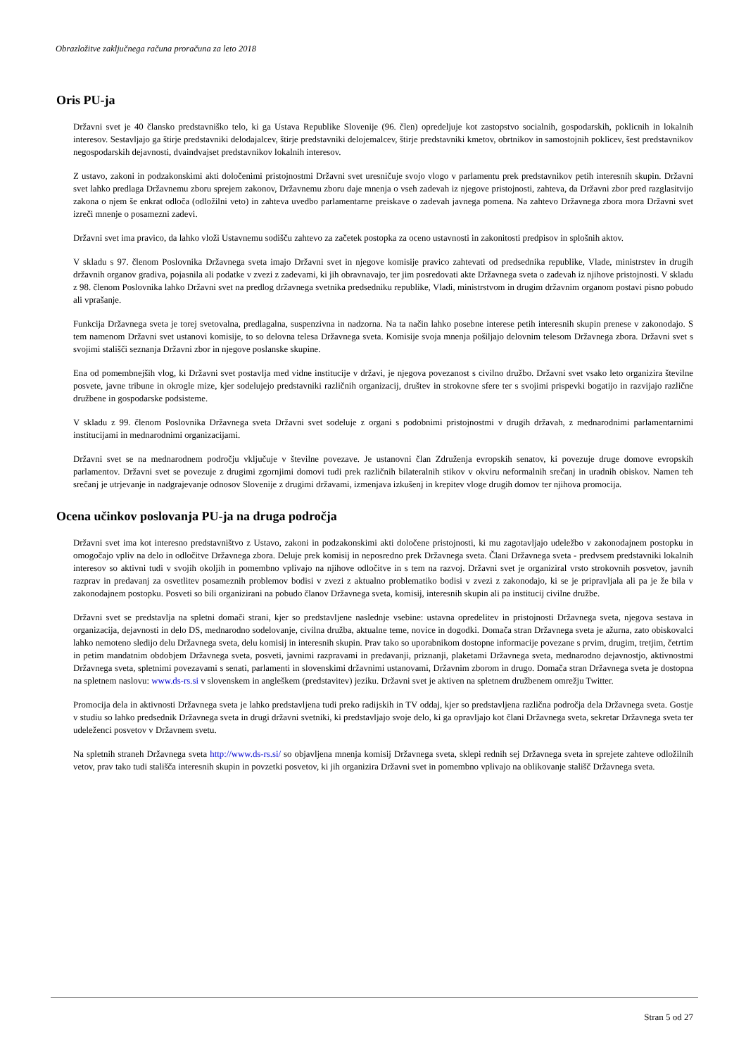Obrazložitve zaključnega računa proračuna za leto 2018
Oris PU-ja
Državni svet je 40 člansko predstavniško telo, ki ga Ustava Republike Slovenije (96. člen) opredeljuje kot zastopstvo socialnih, gospodarskih, poklicnih in lokalnih interesov. Sestavljajo ga štirje predstavniki delodajalcev, štirje predstavniki delojemalcev, štirje predstavniki kmetov, obrtnikov in samostojnih poklicev, šest predstavnikov negospodarskih dejavnosti, dvaindvajset predstavnikov lokalnih interesov.
Z ustavo, zakoni in podzakonskimi akti določenimi pristojnostmi Državni svet uresničuje svojo vlogo v parlamentu prek predstavnikov petih interesnih skupin. Državni svet lahko predlaga Državnemu zboru sprejem zakonov, Državnemu zboru daje mnenja o vseh zadevah iz njegove pristojnosti, zahteva, da Državni zbor pred razglasitvijo zakona o njem še enkrat odloča (odložilni veto) in zahteva uvedbo parlamentarne preiskave o zadevah javnega pomena. Na zahtevo Državnega zbora mora Državni svet izreči mnenje o posamezni zadevi.
Državni svet ima pravico, da lahko vloži Ustavnemu sodišču zahtevo za začetek postopka za oceno ustavnosti in zakonitosti predpisov in splošnih aktov.
V skladu s 97. členom Poslovnika Državnega sveta imajo Državni svet in njegove komisije pravico zahtevati od predsednika republike, Vlade, ministrstev in drugih državnih organov gradiva, pojasnila ali podatke v zvezi z zadevami, ki jih obravnavajo, ter jim posredovati akte Državnega sveta o zadevah iz njihove pristojnosti. V skladu z 98. členom Poslovnika lahko Državni svet na predlog državnega svetnika predsedniku republike, Vladi, ministrstvom in drugim državnim organom postavi pisno pobudo ali vprašanje.
Funkcija Državnega sveta je torej svetovalna, predlagalna, suspenzivna in nadzorna. Na ta način lahko posebne interese petih interesnih skupin prenese v zakonodajo. S tem namenom Državni svet ustanovi komisije, to so delovna telesa Državnega sveta. Komisije svoja mnenja pošiljajo delovnim telesom Državnega zbora. Državni svet s svojimi stališči seznanja Državni zbor in njegove poslanske skupine.
Ena od pomembnejših vlog, ki Državni svet postavlja med vidne institucije v državi, je njegova povezanost s civilno družbo. Državni svet vsako leto organizira številne posvete, javne tribune in okrogle mize, kjer sodelujejo predstavniki različnih organizacij, društev in strokovne sfere ter s svojimi prispevki bogatijo in razvijajo različne družbene in gospodarske podsisteme.
V skladu z 99. členom Poslovnika Državnega sveta Državni svet sodeluje z organi s podobnimi pristojnostmi v drugih državah, z mednarodnimi parlamentarnimi institucijami in mednarodnimi organizacijami.
Državni svet se na mednarodnem področju vključuje v številne povezave. Je ustanovni član Združenja evropskih senatov, ki povezuje druge domove evropskih parlamentov. Državni svet se povezuje z drugimi zgornjimi domovi tudi prek različnih bilateralnih stikov v okviru neformalnih srečanj in uradnih obiskov. Namen teh srečanj je utrjevanje in nadgrajevanje odnosov Slovenije z drugimi državami, izmenjava izkušenj in krepitev vloge drugih domov ter njihova promocija.
Ocena učinkov poslovanja PU-ja na druga področja
Državni svet ima kot interesno predstavništvo z Ustavo, zakoni in podzakonskimi akti določene pristojnosti, ki mu zagotavljajo udeležbo v zakonodajnem postopku in omogočajo vpliv na delo in odločitve Državnega zbora. Deluje prek komisij in neposredno prek Državnega sveta. Člani Državnega sveta - predvsem predstavniki lokalnih interesov so aktivni tudi v svojih okoljih in pomembno vplivajo na njihove odločitve in s tem na razvoj. Državni svet je organiziral vrsto strokovnih posvetov, javnih razprav in predavanj za osvetlitev posameznih problemov bodisi v zvezi z aktualno problematiko bodisi v zvezi z zakonodajo, ki se je pripravljala ali pa je že bila v zakonodajnem postopku. Posveti so bili organizirani na pobudo članov Državnega sveta, komisij, interesnih skupin ali pa institucij civilne družbe.
Državni svet se predstavlja na spletni domači strani, kjer so predstavljene naslednje vsebine: ustavna opredelitev in pristojnosti Državnega sveta, njegova sestava in organizacija, dejavnosti in delo DS, mednarodno sodelovanje, civilna družba, aktualne teme, novice in dogodki. Domača stran Državnega sveta je ažurna, zato obiskovalci lahko nemoteno sledijo delu Državnega sveta, delu komisij in interesnih skupin. Prav tako so uporabnikom dostopne informacije povezane s prvim, drugim, tretjim, četrtim in petim mandatnim obdobjem Državnega sveta, posveti, javnimi razpravami in predavanji, priznanji, plaketami Državnega sveta, mednarodno dejavnostjo, aktivnostmi Državnega sveta, spletnimi povezavami s senati, parlamenti in slovenskimi državnimi ustanovami, Državnim zborom in drugo. Domača stran Državnega sveta je dostopna na spletnem naslovu: www.ds-rs.si v slovenskem in angleškem (predstavitev) jeziku. Državni svet je aktiven na spletnem družbenem omrežju Twitter.
Promocija dela in aktivnosti Državnega sveta je lahko predstavljena tudi preko radijskih in TV oddaj, kjer so predstavljena različna področja dela Državnega sveta. Gostje v studiu so lahko predsednik Državnega sveta in drugi državni svetniki, ki predstavljajo svoje delo, ki ga opravljajo kot člani Državnega sveta, sekretar Državnega sveta ter udeleženci posvetov v Državnem svetu.
Na spletnih straneh Državnega sveta http://www.ds-rs.si/ so objavljena mnenja komisij Državnega sveta, sklepi rednih sej Državnega sveta in sprejete zahteve odložilnih vetov, prav tako tudi stališča interesnih skupin in povzetki posvetov, ki jih organizira Državni svet in pomembno vplivajo na oblikovanje stališč Državnega sveta.
Stran 5 od 27